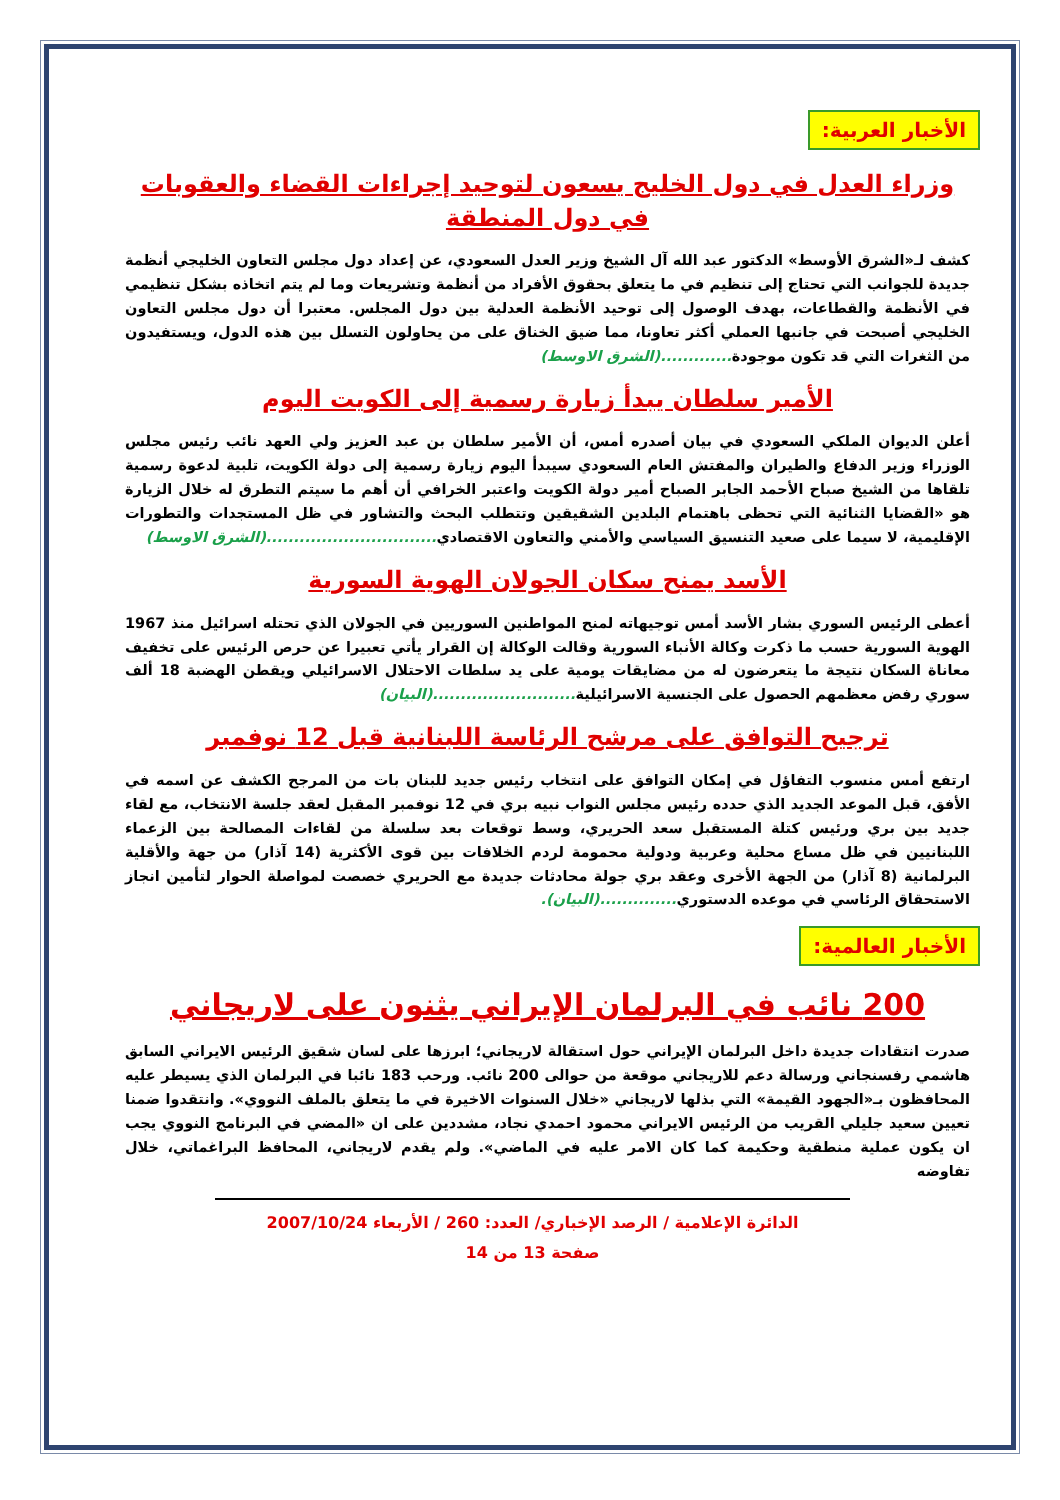الأخبار العربية:
وزراء العدل في دول الخليج يسعون لتوحيد إجراءات القضاء والعقوبات في دول المنطقة
كشف لـ«الشرق الأوسط» الدكتور عبد الله آل الشيخ وزير العدل السعودي، عن إعداد دول مجلس التعاون الخليجي أنظمة جديدة للجوانب التي تحتاج إلى تنظيم في ما يتعلق بحقوق الأفراد من أنظمة وتشريعات وما لم يتم اتخاذه بشكل تنظيمي في الأنظمة والقطاعات، بهدف الوصول إلى توحيد الأنظمة العدلية بين دول المجلس. معتبرا أن دول مجلس التعاون الخليجي أصبحت في جانبها العملي أكثر تعاونا، مما ضيق الخناق على من يحاولون التسلل بين هذه الدول، ويستفيدون من الثغرات التي قد تكون موجودة.............(الشرق الاوسط)
الأمير سلطان يبدأ زيارة رسمية إلى الكويت اليوم
أعلن الديوان الملكي السعودي في بيان أصدره أمس، أن الأمير سلطان بن عبد العزيز ولي العهد نائب رئيس مجلس الوزراء وزير الدفاع والطيران والمفتش العام السعودي سيبدأ اليوم زيارة رسمية إلى دولة الكويت، تلبية لدعوة رسمية تلقاها من الشيخ صباح الأحمد الجابر الصباح أمير دولة الكويت واعتبر الخرافي أن أهم ما سيتم التطرق له خلال الزيارة هو «القضايا الثنائية التي تحظى باهتمام البلدين الشقيقين وتتطلب البحث والتشاور في ظل المستجدات والتطورات الإقليمية، لا سيما على صعيد التنسيق السياسي والأمني والتعاون الاقتصادي...............................(الشرق الاوسط)
الأسد يمنح سكان الجولان الهوية السورية
أعطى الرئيس السوري بشار الأسد أمس توجيهاته لمنح المواطنين السوريين في الجولان الذي تحتله اسرائيل منذ 1967 الهوية السورية حسب ما ذكرت وكالة الأنباء السورية وقالت الوكالة إن القرار يأتي تعبيرا عن حرص الرئيس على تخفيف معاناة السكان نتيجة ما يتعرضون له من مضايقات يومية على يد سلطات الاحتلال الاسرائيلي ويقطن الهضبة 18 ألف سوري رفض معظمهم الحصول على الجنسية الاسرائيلية..........................(البيان)
ترجيح التوافق على مرشح الرئاسة اللبنانية قبل 12 نوفمبر
ارتفع أمس منسوب التفاؤل في إمكان التوافق على انتخاب رئيس جديد للبنان بات من المرجح الكشف عن اسمه في الأفق، قبل الموعد الجديد الذي حدده رئيس مجلس النواب نبيه بري في 12 نوفمبر المقبل لعقد جلسة الانتخاب، مع لقاء جديد بين بري ورئيس كتلة المستقبل سعد الحريري، وسط توقعات بعد سلسلة من لقاءات المصالحة بين الزعماء اللبنانيين في ظل مساع محلية وعربية ودولية محمومة لردم الخلافات بين قوى الأكثرية (14 آذار) من جهة والأقلية البرلمانية (8 آذار) من الجهة الأخرى وعقد بري جولة محادثات جديدة مع الحريري خصصت لمواصلة الحوار لتأمين انجاز الاستحقاق الرئاسي في موعده الدستوري..............(البيان).
الأخبار العالمية:
200 نائب في البرلمان الإيراني يثنون على لاريجاني
صدرت انتقادات جديدة داخل البرلمان الإيراني حول استقالة لاريجاني؛ ابرزها على لسان شقيق الرئيس الايراني السابق هاشمي رفسنجاني ورسالة دعم للاريجاني موقعة من حوالى 200 نائب. ورحب 183 نائبا في البرلمان الذي يسيطر عليه المحافظون بـ«الجهود القيمة» التي بذلها لاريجاني «خلال السنوات الاخيرة في ما يتعلق بالملف النووي». وانتقدوا ضمنا تعيين سعيد جليلي القريب من الرئيس الايراني محمود احمدي نجاد، مشددين على ان «المضي في البرنامج النووي يجب ان يكون عملية منطقية وحكيمة كما كان الامر عليه في الماضي». ولم يقدم لاريجاني، المحافظ البراغماتي، خلال تفاوضه
الدائرة الإعلامية / الرصد الإخباري/ العدد: 260 / الأربعاء 2007/10/24
صفحة 13 من 14